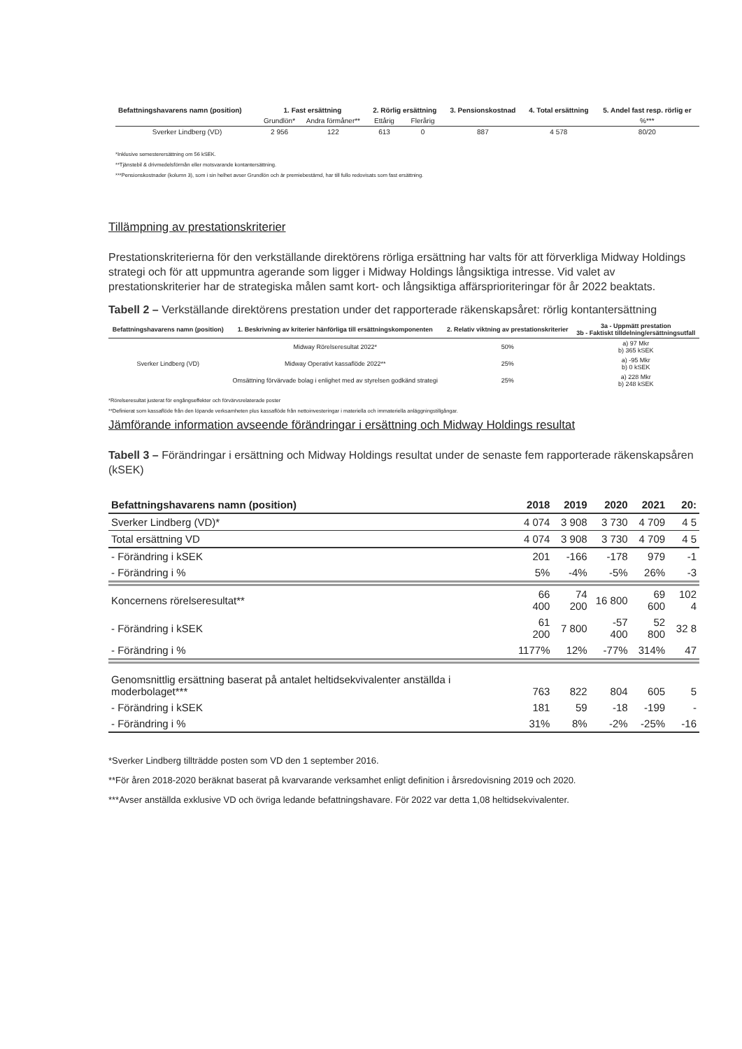| Befattningshavarens namn (position) | 1. Fast ersättning | | 2. Rörlig ersättning | | 3. Pensionskostnad | 4. Total ersättning | 5. Andel fast resp. rörlig er |
| --- | --- | --- | --- | --- | --- | --- | --- |
| | Grundlön* | Andra förmåner** | Ettårig | Flerårig | | | %*** |
| Sverker Lindberg (VD) | 2 956 | 122 | 613 | 0 | 887 | 4 578 | 80/20 |
*Inklusive semesterersättning om 56 kSEK.
**Tjänstebil & drivmedelsförmån eller motsvarande kontantersättning.
***Pensionskostnader (kolumn 3), som i sin helhet avser Grundlön och är premiebestämd, har till fullo redovisats som fast ersättning.
Tillämpning av prestationskriterier
Prestationskriterierna för den verkställande direktörens rörliga ersättning har valts för att förverkliga Midway Holdings strategi och för att uppmuntra agerande som ligger i Midway Holdings långsiktiga intresse. Vid valet av prestationskriterier har de strategiska målen samt kort- och långsiktiga affärsprioriteringar för år 2022 beaktats.
Tabell 2 – Verkställande direktörens prestation under det rapporterade räkenskapsåret: rörlig kontantersättning
| Befattningshavarens namn (position) | 1. Beskrivning av kriterier hänförliga till ersättningskomponenten | 2. Relativ viktning av prestationskriterier | 3a - Uppmätt prestation 3b - Faktiskt tilldelning/ersättningsutfall |
| --- | --- | --- | --- |
| Sverker Lindberg (VD) | Midway Rörelseresultat 2022* | 50% | a) 97 Mkr b) 365 kSEK |
| | Midway Operativt kassaflöde 2022** | 25% | a) -95 Mkr b) 0 kSEK |
| | Omsättning förvärvade bolag i enlighet med av styrelsen godkänd strategi | 25% | a) 228 Mkr b) 248 kSEK |
*Rörelseresultat justerat för engångseffekter och förvärvsrelaterade poster
**Definierat som kassaflöde från den löpande verksamheten plus kassaflöde från nettoinvesteringar i materiella och immateriella anläggningstillgångar.
Jämförande information avseende förändringar i ersättning och Midway Holdings resultat
Tabell 3 – Förändringar i ersättning och Midway Holdings resultat under de senaste fem rapporterade räkenskapsåren (kSEK)
| Befattningshavarens namn (position) | 2018 | 2019 | 2020 | 2021 | 20: |
| --- | --- | --- | --- | --- | --- |
| Sverker Lindberg (VD)* | 4 074 | 3 908 | 3 730 | 4 709 | 4 5 |
| Total ersättning VD | 4 074 | 3 908 | 3 730 | 4 709 | 4 5 |
| - Förändring i kSEK | 201 | -166 | -178 | 979 | -1 |
| - Förändring i % | 5% | -4% | -5% | 26% | -3 |
| Koncernens rörelseresultat** | 66 400 | 74 200 | 16 800 | 69 600 | 102 4 |
| - Förändring i kSEK | 61 200 | 7 800 | -57 400 | 52 800 | 32 8 |
| - Förändring i % | 1177% | 12% | -77% | 314% | 47 |
| Genomsnittlig ersättning baserat på antalet heltidsekvivalenter anställda i moderbolaget*** | 763 | 822 | 804 | 605 | 5 |
| - Förändring i kSEK | 181 | 59 | -18 | -199 | - |
| - Förändring i % | 31% | 8% | -2% | -25% | -16 |
*Sverker Lindberg tillträdde posten som VD den 1 september 2016.
**För åren 2018-2020 beräknat baserat på kvarvarande verksamhet enligt definition i årsredovisning 2019 och 2020.
***Avser anställda exklusive VD och övriga ledande befattningshavare. För 2022 var detta 1,08 heltidsekvivalenter.